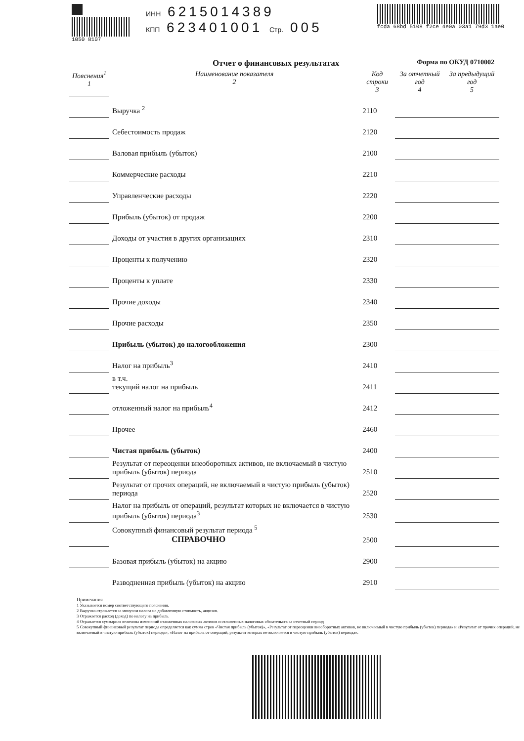1050 8107
ИНН 6215014389
КПП 623401001 Стр. 005
fcda 68bd 5108 f2ce 4e0a 03a1 79d3 1ae0
Отчет о финансовых результатах Форма по ОКУД 0710002
| Пояснения<sup>1</sup> 1 | Наименование показателя 2 | Код строки 3 | За отчетный год 4 | За предыдущий год 5 |
| --- | --- | --- | --- | --- |
| | Выручка <sup>2</sup> | 2110 | | |
| | Себестоимость продаж | 2120 | | |
| | Валовая прибыль (убыток) | 2100 | | |
| | Коммерческие расходы | 2210 | | |
| | Управленческие расходы | 2220 | | |
| | Прибыль (убыток) от продаж | 2200 | | |
| | Доходы от участия в других организациях | 2310 | | |
| | Проценты к получению | 2320 | | |
| | Проценты к уплате | 2330 | | |
| | Прочие доходы | 2340 | | |
| | Прочие расходы | 2350 | | |
| | Прибыль (убыток) до налогообложения | 2300 | | |
| | Налог на прибыль<sup>3</sup> | 2410 | | |
| | в т.ч. текущий налог на прибыль | 2411 | | |
| | отложенный налог на прибыль<sup>4</sup> | 2412 | | |
| | Прочее | 2460 | | |
| | Чистая прибыль (убыток) | 2400 | | |
| | Результат от переоценки внеоборотных активов, не включаемый в чистую прибыль (убыток) периода | 2510 | | |
| | Результат от прочих операций, не включаемый в чистую прибыль (убыток) периода | 2520 | | |
| | Налог на прибыль от операций, результат которых не включается в чистую прибыль (убыток) периода<sup>3</sup> | 2530 | | |
| | Совокупный финансовый результат периода <sup>5</sup> СПРАВОЧНО | 2500 | | |
| | Базовая прибыль (убыток) на акцию | 2900 | | |
| | Разводненная прибыль (убыток) на акцию | 2910 | | |
Примечания
1 Указывается номер соответствующего пояснения.
2 Выручка отражается за минусом налога на добавленную стоимость, акцизов.
3 Отражается расход (доход) по налогу на прибыль.
4 Отражается суммарная величина изменений отложенных налоговых активов и отложенных налоговых обязательств за отчетный период
5 Совокупный финансовый результат периода определяется как сумма строк «Чистая прибыль (убыток)», «Результат от переоценки внеоборотных активов, не включаемый в чистую прибыль (убыток) периода» и «Результат от прочих операций, не включаемый в чистую прибыль (убыток) периода», «Налог на прибыль от операций, результат которых не включается в чистую прибыль (убыток) периода».